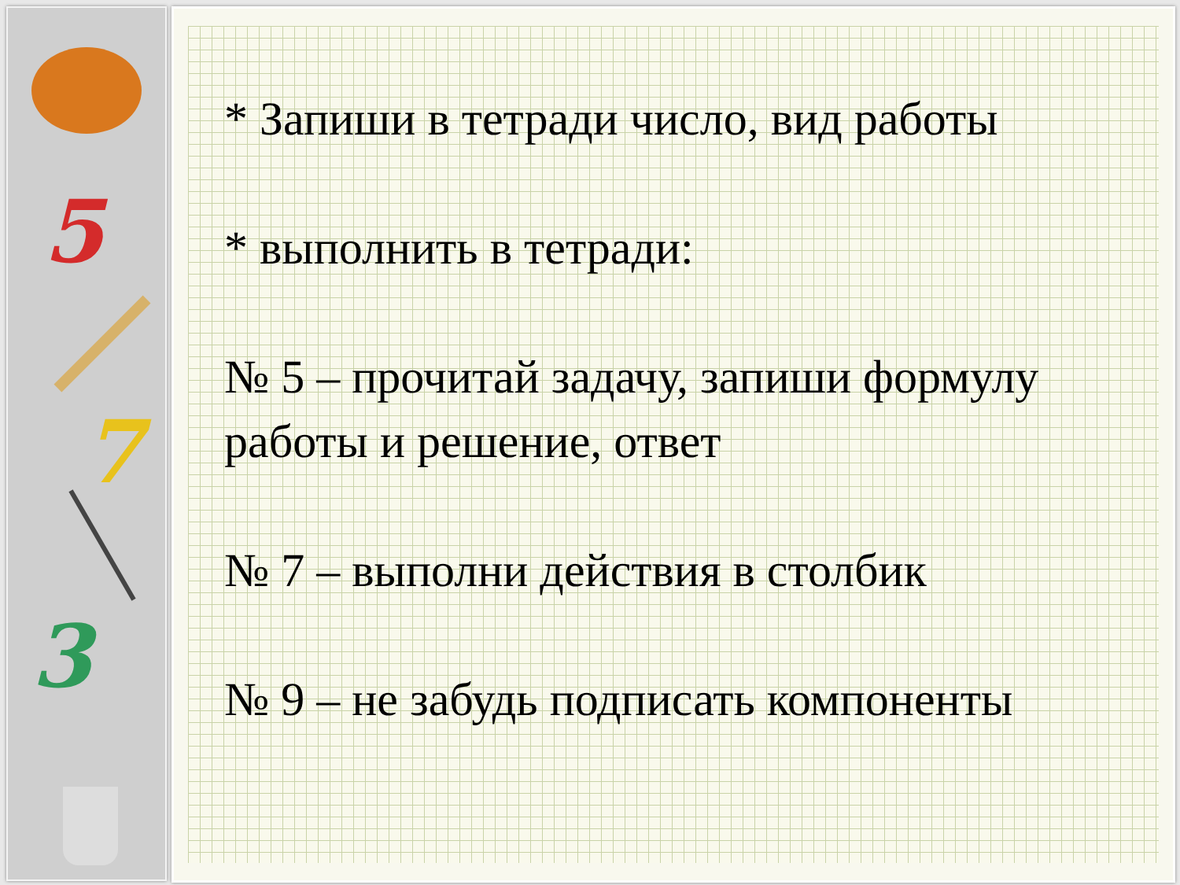5
7
3
* Запиши в тетради число, вид работы
* выполнить в тетради:
№ 5 – прочитай задачу, запиши формулу работы и решение, ответ
№ 7 – выполни действия в столбик
№ 9 – не забудь подписать компоненты